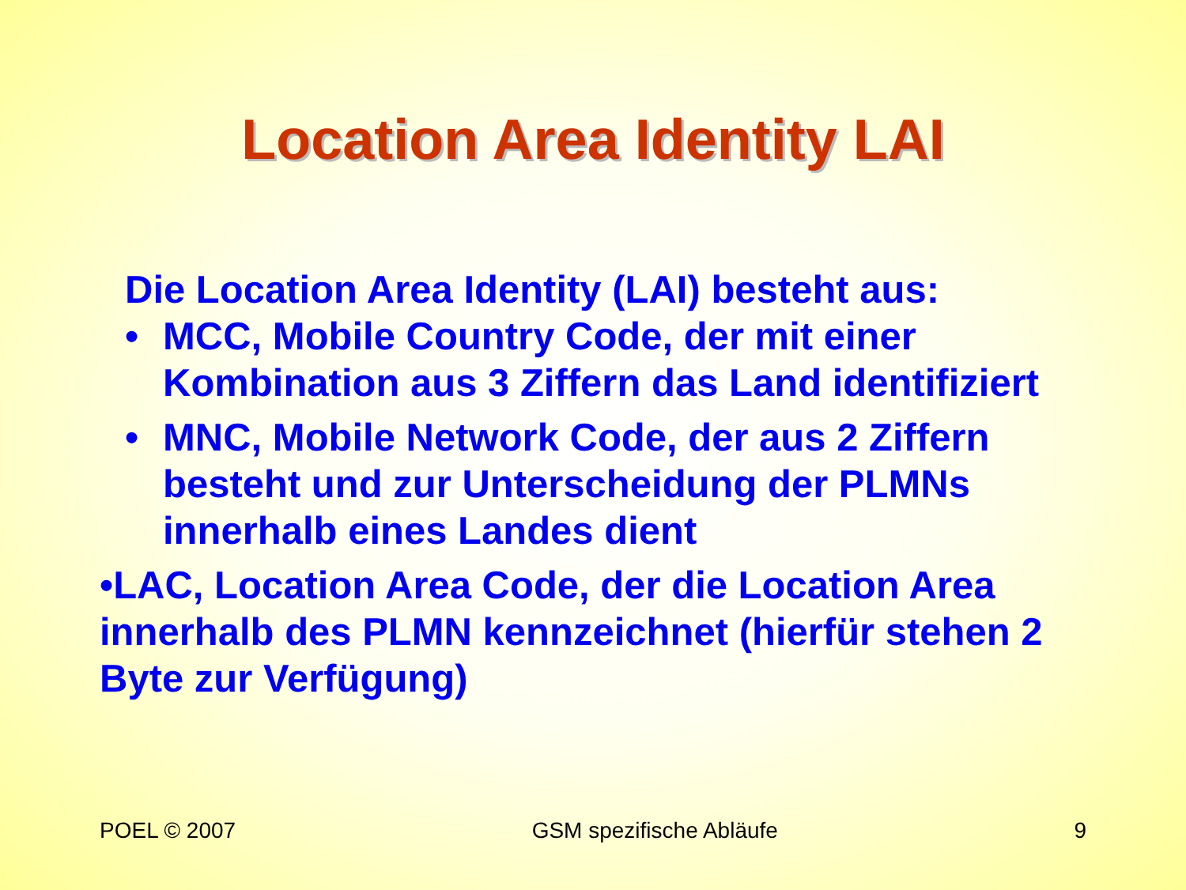Location Area Identity LAI
Die Location Area Identity (LAI) besteht aus:
• MCC, Mobile Country Code, der mit einer Kombination aus 3 Ziffern das Land identifiziert
• MNC, Mobile Network Code, der aus 2 Ziffern besteht und zur Unterscheidung der PLMNs innerhalb eines Landes dient
•LAC, Location Area Code, der die Location Area innerhalb des PLMN kennzeichnet (hierfür stehen 2 Byte zur Verfügung)
POEL © 2007 GSM spezifische Abläufe 9